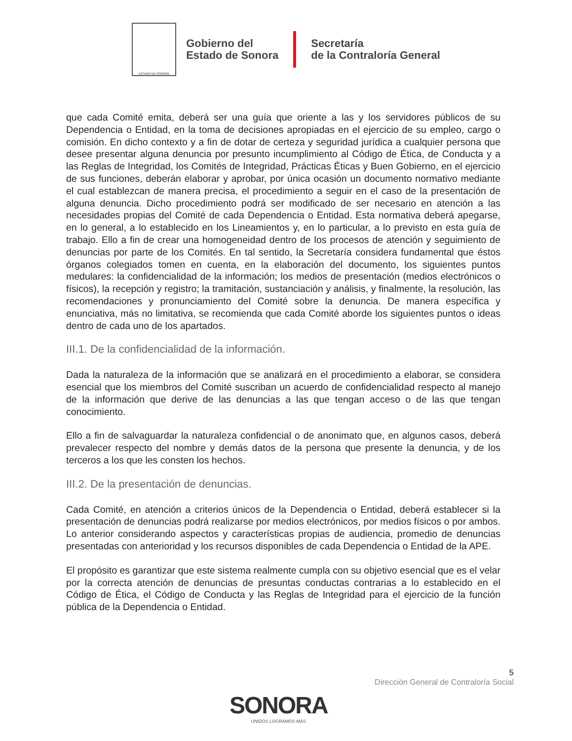ESTADO DE SONORA
Gobierno del
Estado de Sonora
Secretaría
de la Contraloría General
que cada Comité emita, deberá ser una guía que oriente a las y los servidores públicos de su Dependencia o Entidad, en la toma de decisiones apropiadas en el ejercicio de su empleo, cargo o comisión. En dicho contexto y a fin de dotar de certeza y seguridad jurídica a cualquier persona que desee presentar alguna denuncia por presunto incumplimiento al Código de Ética, de Conducta y a las Reglas de Integridad, los Comités de Integridad, Prácticas Éticas y Buen Gobierno, en el ejercicio de sus funciones, deberán elaborar y aprobar, por única ocasión un documento normativo mediante el cual establezcan de manera precisa, el procedimiento a seguir en el caso de la presentación de alguna denuncia. Dicho procedimiento podrá ser modificado de ser necesario en atención a las necesidades propias del Comité de cada Dependencia o Entidad. Esta normativa deberá apegarse, en lo general, a lo establecido en los Lineamientos y, en lo particular, a lo previsto en esta guía de trabajo. Ello a fin de crear una homogeneidad dentro de los procesos de atención y seguimiento de denuncias por parte de los Comités. En tal sentido, la Secretaría considera fundamental que éstos órganos colegiados tomen en cuenta, en la elaboración del documento, los siguientes puntos medulares: la confidencialidad de la información; los medios de presentación (medios electrónicos o físicos), la recepción y registro; la tramitación, sustanciación y análisis, y finalmente, la resolución, las recomendaciones y pronunciamiento del Comité sobre la denuncia. De manera específica y enunciativa, más no limitativa, se recomienda que cada Comité aborde los siguientes puntos o ideas dentro de cada uno de los apartados.
III.1. De la confidencialidad de la información.
Dada la naturaleza de la información que se analizará en el procedimiento a elaborar, se considera esencial que los miembros del Comité suscriban un acuerdo de confidencialidad respecto al manejo de la información que derive de las denuncias a las que tengan acceso o de las que tengan conocimiento.
Ello a fin de salvaguardar la naturaleza confidencial o de anonimato que, en algunos casos, deberá prevalecer respecto del nombre y demás datos de la persona que presente la denuncia, y de los terceros a los que les consten los hechos.
III.2. De la presentación de denuncias.
Cada Comité, en atención a criterios únicos de la Dependencia o Entidad, deberá establecer si la presentación de denuncias podrá realizarse por medios electrónicos, por medios físicos o por ambos. Lo anterior considerando aspectos y características propias de audiencia, promedio de denuncias presentadas con anterioridad y los recursos disponibles de cada Dependencia o Entidad de la APE.
El propósito es garantizar que este sistema realmente cumpla con su objetivo esencial que es el velar por la correcta atención de denuncias de presuntas conductas contrarias a lo establecido en el Código de Ética, el Código de Conducta y las Reglas de Integridad para el ejercicio de la función pública de la Dependencia o Entidad.
5
Dirección General de Contraloría Social
SONORA
UNIDOS LOGRAMOS MÁS